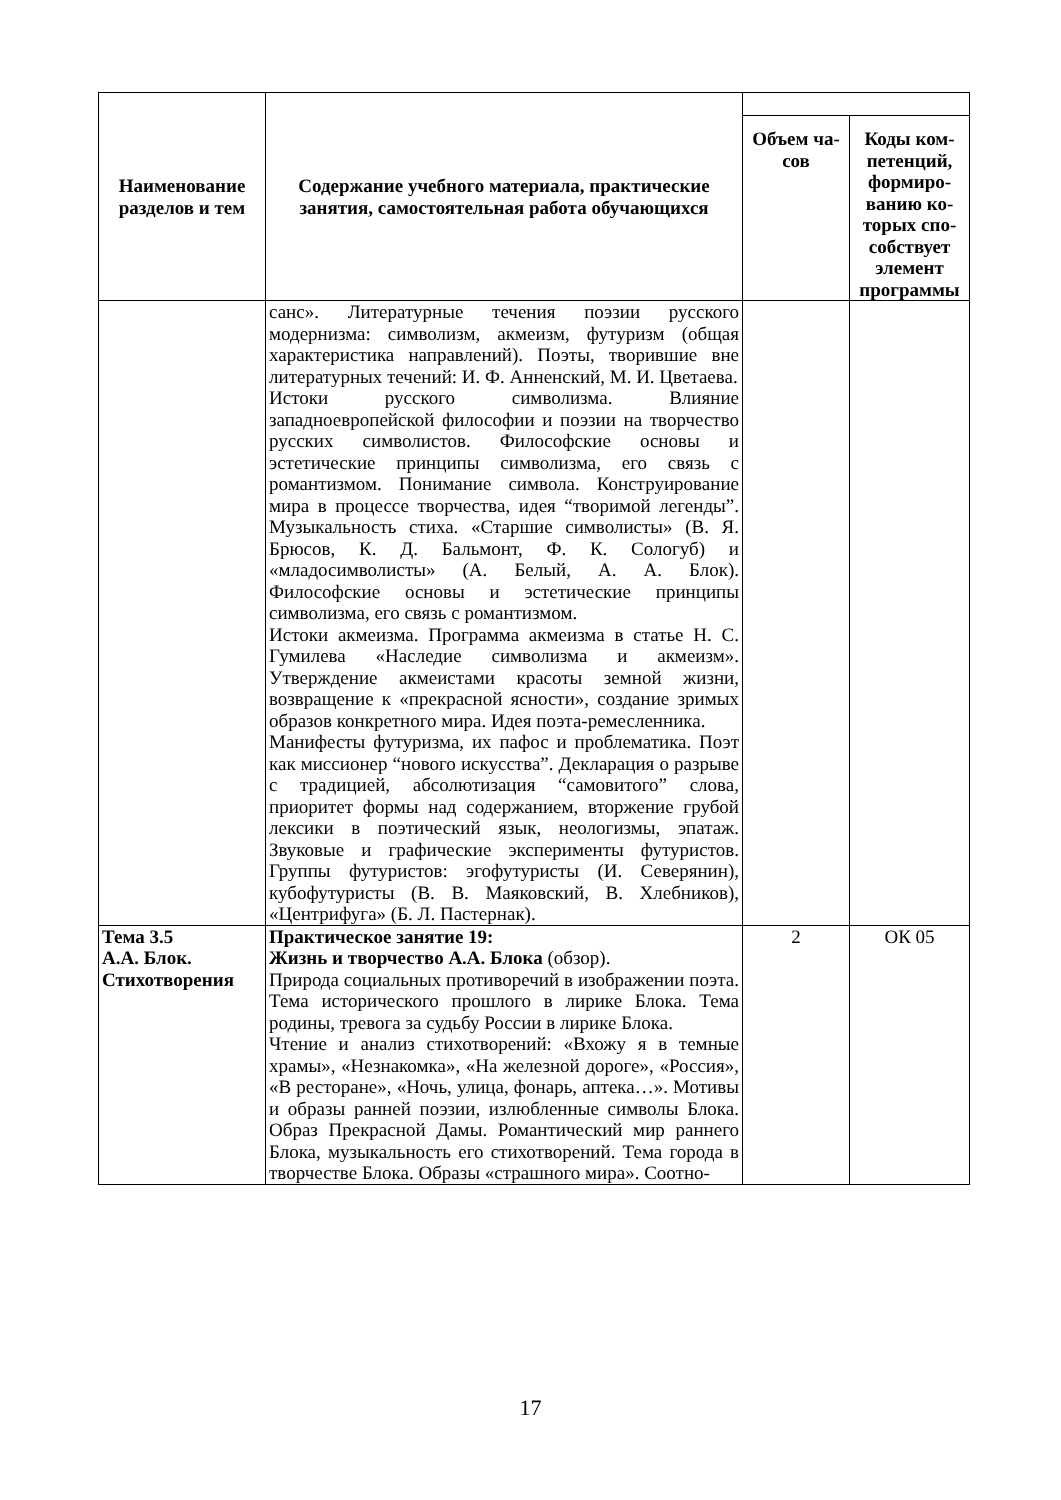| Наименование разделов и тем | Содержание учебного материала, практические занятия, самостоятельная работа обучающихся | | |
| | | Объем ча-сов | Коды ком-петенций, формиро-ванию ко-торых спо-собствует элемент программы |
| | санс». Литературные течения поэзии русского модернизма: символизм, акмеизм, футуризм (общая характеристика направлений). Поэты, творившие вне литературных течений: И. Ф. Анненский, М. И. Цветаева. Истоки русского символизма. Влияние западноевропейской философии и поэзии на творчество русских символистов. Философские основы и эстетические принципы символизма, его связь с романтизмом. Понимание символа. Конструирование мира в процессе творчества, идея “творимой легенды”. Музыкальность стиха. «Старшие символисты» (В. Я. Брюсов, К. Д. Бальмонт, Ф. К. Сологуб) и «младосимволисты» (А. Белый, А. А. Блок). Философские основы и эстетические принципы символизма, его связь с романтизмом. Истоки акмеизма. Программа акмеизма в статье Н. С. Гумилева «Наследие символизма и акмеизм». Утверждение акмеистами красоты земной жизни, возвращение к «прекрасной ясности», создание зримых образов конкретного мира. Идея поэта-ремесленника. Манифесты футуризма, их пафос и проблематика. Поэт как миссионер “нового искусства”. Декларация о разрыве с традицией, абсолютизация “самовитого” слова, приоритет формы над содержанием, вторжение грубой лексики в поэтический язык, неологизмы, эпатаж. Звуковые и графические эксперименты футуристов. Группы футуристов: эгофутуристы (И. Северянин), кубофутуристы (В. В. Маяковский, В. Хлебников), «Центрифуга» (Б. Л. Пастернак). | | |
| Тема 3.5 А.А. Блок. Стихотворения | Практическое занятие 19: Жизнь и творчество А.А. Блока (обзор). Природа социальных противоречий в изображении поэта. Тема исторического прошлого в лирике Блока. Тема родины, тревога за судьбу России в лирике Блока. Чтение и анализ стихотворений: «Вхожу я в темные храмы», «Незнакомка», «На железной дороге», «Россия», «В ресторане», «Ночь, улица, фонарь, аптека…». Мотивы и образы ранней поэзии, излюбленные символы Блока. Образ Прекрасной Дамы. Романтический мир раннего Блока, музыкальность его стихотворений. Тема города в творчестве Блока. Образы «страшного мира». Соотно- | 2 | ОК 05 |
17